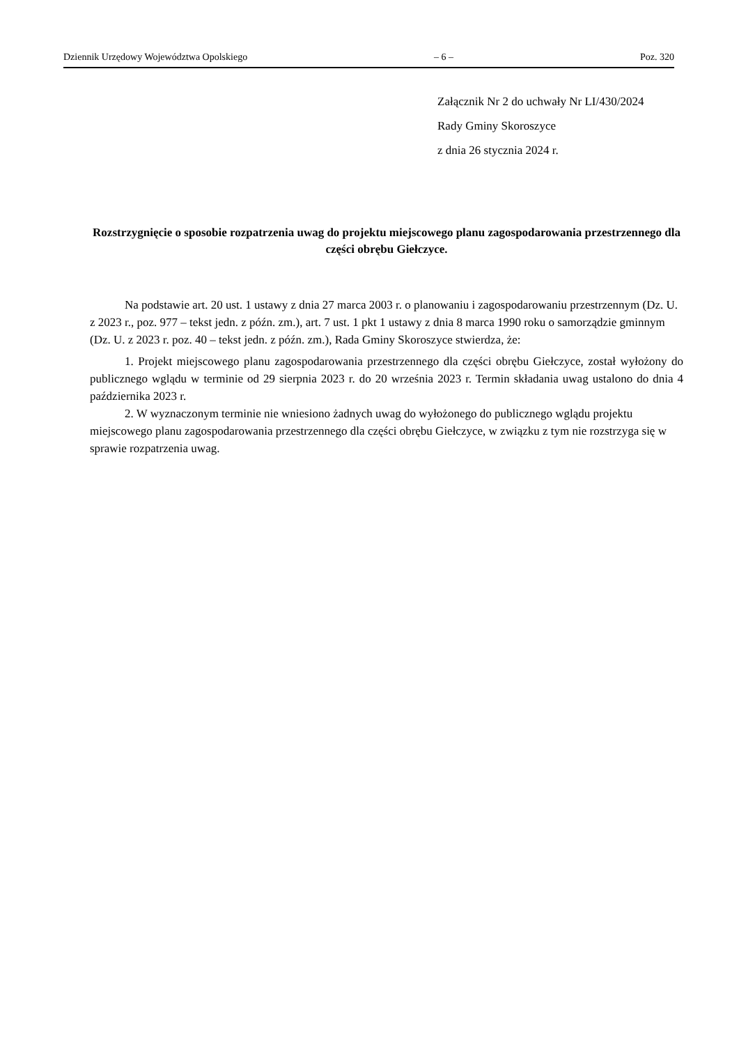Dziennik Urzędowy Województwa Opolskiego – 6 – Poz. 320
Załącznik Nr 2 do uchwały Nr LI/430/2024
Rady Gminy Skoroszyce
z dnia 26 stycznia 2024 r.
Rozstrzygnięcie o sposobie rozpatrzenia uwag do projektu miejscowego planu zagospodarowania przestrzennego dla części obrębu Giełczyce.
Na podstawie art. 20 ust. 1 ustawy z dnia 27 marca 2003 r. o planowaniu i zagospodarowaniu przestrzennym (Dz. U. z 2023 r., poz. 977 – tekst jedn. z późn. zm.), art. 7 ust. 1 pkt 1 ustawy z dnia 8 marca 1990 roku o samorządzie gminnym (Dz. U. z 2023 r. poz. 40 – tekst jedn. z późn. zm.), Rada Gminy Skoroszyce stwierdza, że:
1. Projekt miejscowego planu zagospodarowania przestrzennego dla części obrębu Giełczyce, został wyłożony do publicznego wglądu w terminie od 29 sierpnia 2023 r. do 20 września 2023 r. Termin składania uwag ustalono do dnia 4 października 2023 r.
2. W wyznaczonym terminie nie wniesiono żadnych uwag do wyłożonego do publicznego wglądu projektu miejscowego planu zagospodarowania przestrzennego dla części obrębu Giełczyce, w związku z tym nie rozstrzyga się w sprawie rozpatrzenia uwag.